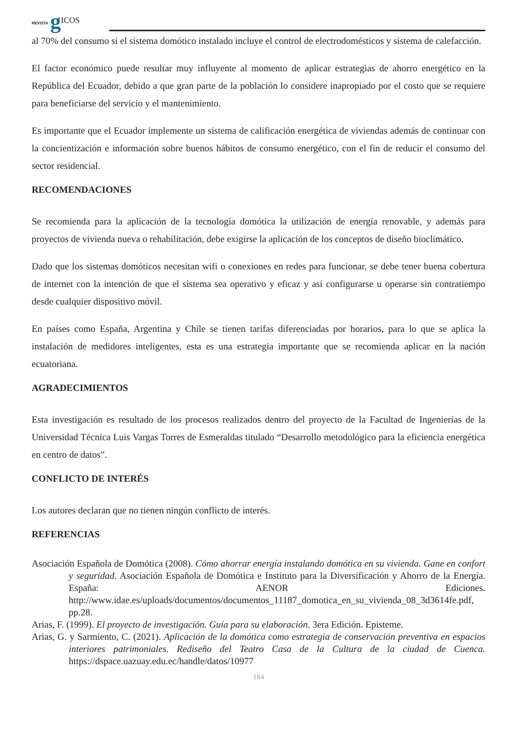REVISTA g ICOS
al 70% del consumo si el sistema domótico instalado incluye el control de electrodomésticos y sistema de calefacción.
El factor económico puede resultar muy influyente al momento de aplicar estrategias de ahorro energético en la República del Ecuador, debido a que gran parte de la población lo considere inapropiado por el costo que se requiere para beneficiarse del servicio y el mantenimiento.
Es importante que el Ecuador implemente un sistema de calificación energética de viviendas además de continuar con la concientización e información sobre buenos hábitos de consumo energético, con el fin de reducir el consumo del sector residencial.
RECOMENDACIONES
Se recomienda para la aplicación de la tecnología domótica la utilización de energía renovable, y además para proyectos de vivienda nueva o rehabilitación, debe exigirse la aplicación de los conceptos de diseño bioclimático.
Dado que los sistemas domóticos necesitan wifi o conexiones en redes para funcionar, se debe tener buena cobertura de internet con la intención de que el sistema sea operativo y eficaz y así configurarse u operarse sin contratiempo desde cualquier dispositivo móvil.
En países como España, Argentina y Chile se tienen tarifas diferenciadas por horarios, para lo que se aplica la instalación de medidores inteligentes, esta es una estrategia importante que se recomienda aplicar en la nación ecuatoriana.
AGRADECIMIENTOS
Esta investigación es resultado de los procesos realizados dentro del proyecto de la Facultad de Ingenierías de la Universidad Técnica Luis Vargas Torres de Esmeraldas titulado “Desarrollo metodológico para la eficiencia energética en centro de datos”.
CONFLICTO DE INTERÉS
Los autores declaran que no tienen ningún conflicto de interés.
REFERENCIAS
Asociación Española de Domótica (2008). Cómo ahorrar energía instalando domótica en su vivienda. Gane en confort y seguridad. Asociación Española de Domótica e Instituto para la Diversificación y Ahorro de la Energía. España: AENOR Ediciones. http://www.idae.es/uploads/documentos/documentos_11187_domotica_en_su_vivienda_08_3d3614fe.pdf, pp.28.
Arias, F. (1999). El proyecto de investigación. Guía para su elaboración. 3era Edición. Episteme.
Arias, G. y Sarmiento, C. (2021). Aplicación de la domótica como estrategia de conservación preventiva en espacios interiores patrimoniales. Rediseño del Teatro Casa de la Cultura de la ciudad de Cuenca. https://dspace.uazuay.edu.ec/handle/datos/10977
184